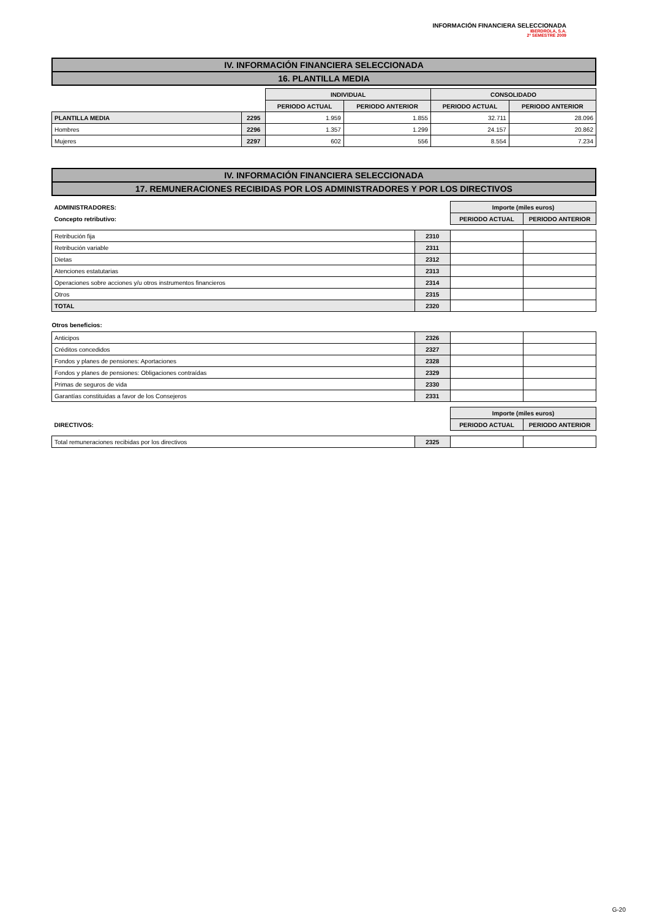INFORMACIÓN FINANCIERA SELECCIONADA
IBERDROLA, S.A.
2º SEMESTRE 2009
IV. INFORMACIÓN FINANCIERA SELECCIONADA
16. PLANTILLA MEDIA
| | | INDIVIDUAL | | CONSOLIDADO | |
| | | PERIODO ACTUAL | PERIODO ANTERIOR | PERIODO ACTUAL | PERIODO ANTERIOR |
| PLANTILLA MEDIA | 2295 | 1.959 | 1.855 | 32.711 | 28.096 |
| Hombres | 2296 | 1.357 | 1.299 | 24.157 | 20.862 |
| Mujeres | 2297 | 602 | 556 | 8.554 | 7.234 |
IV. INFORMACIÓN FINANCIERA SELECCIONADA
17. REMUNERACIONES RECIBIDAS POR LOS ADMINISTRADORES Y POR LOS DIRECTIVOS
| ADMINISTRADORES: | | Importe (miles euros) | |
| Concepto retributivo: | | PERIODO ACTUAL | PERIODO ANTERIOR |
| Retribución fija | 2310 | | |
| Retribución variable | 2311 | | |
| Dietas | 2312 | | |
| Atenciones estatutarias | 2313 | | |
| Operaciones sobre acciones y/u otros instrumentos financieros | 2314 | | |
| Otros | 2315 | | |
| TOTAL | 2320 | | |
| Otros beneficios: | | | |
| Anticipos | 2326 | | |
| Créditos concedidos | 2327 | | |
| Fondos y planes de pensiones: Aportaciones | 2328 | | |
| Fondos y planes de pensiones: Obligaciones contraídas | 2329 | | |
| Primas de seguros de vida | 2330 | | |
| Garantías constituidas a favor de los Consejeros | 2331 | | |
| | | Importe (miles euros) | |
| DIRECTIVOS: | | PERIODO ACTUAL | PERIODO ANTERIOR |
| Total remuneraciones recibidas por los directivos | 2325 | | |
G-20